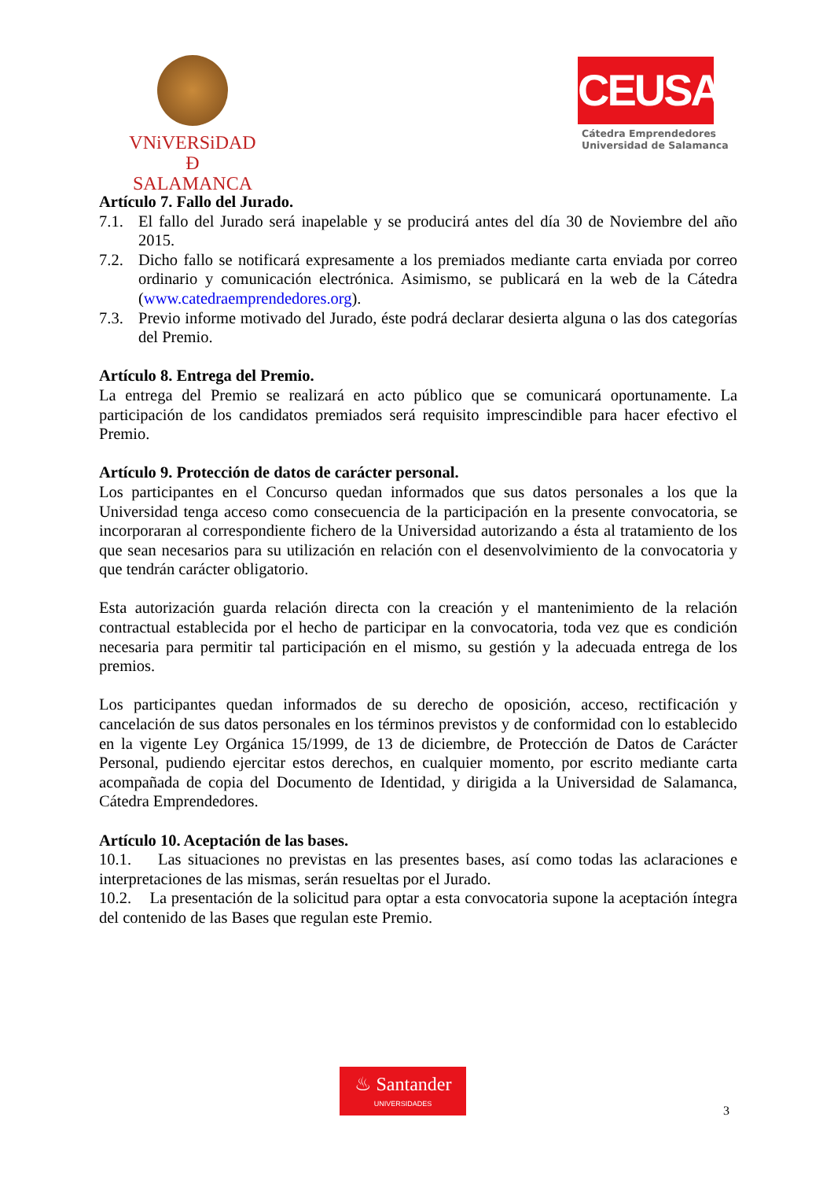VNiVERSiDAD
Ð SALAMANCA
CEUSAL
Cátedra Emprendedores
Universidad de Salamanca
Artículo 7. Fallo del Jurado.
7.1. El fallo del Jurado será inapelable y se producirá antes del día 30 de Noviembre del año 2015.
7.2. Dicho fallo se notificará expresamente a los premiados mediante carta enviada por correo ordinario y comunicación electrónica. Asimismo, se publicará en la web de la Cátedra (www.catedraemprendedores.org).
7.3. Previo informe motivado del Jurado, éste podrá declarar desierta alguna o las dos categorías del Premio.
Artículo 8. Entrega del Premio.
La entrega del Premio se realizará en acto público que se comunicará oportunamente. La participación de los candidatos premiados será requisito imprescindible para hacer efectivo el Premio.
Artículo 9. Protección de datos de carácter personal.
Los participantes en el Concurso quedan informados que sus datos personales a los que la Universidad tenga acceso como consecuencia de la participación en la presente convocatoria, se incorporaran al correspondiente fichero de la Universidad autorizando a ésta al tratamiento de los que sean necesarios para su utilización en relación con el desenvolvimiento de la convocatoria y que tendrán carácter obligatorio.
Esta autorización guarda relación directa con la creación y el mantenimiento de la relación contractual establecida por el hecho de participar en la convocatoria, toda vez que es condición necesaria para permitir tal participación en el mismo, su gestión y la adecuada entrega de los premios.
Los participantes quedan informados de su derecho de oposición, acceso, rectificación y cancelación de sus datos personales en los términos previstos y de conformidad con lo establecido en la vigente Ley Orgánica 15/1999, de 13 de diciembre, de Protección de Datos de Carácter Personal, pudiendo ejercitar estos derechos, en cualquier momento, por escrito mediante carta acompañada de copia del Documento de Identidad, y dirigida a la Universidad de Salamanca, Cátedra Emprendedores.
Artículo 10. Aceptación de las bases.
10.1. Las situaciones no previstas en las presentes bases, así como todas las aclaraciones e interpretaciones de las mismas, serán resueltas por el Jurado.
10.2. La presentación de la solicitud para optar a esta convocatoria supone la aceptación íntegra del contenido de las Bases que regulan este Premio.
♨ Santander
UNIVERSIDADES
3